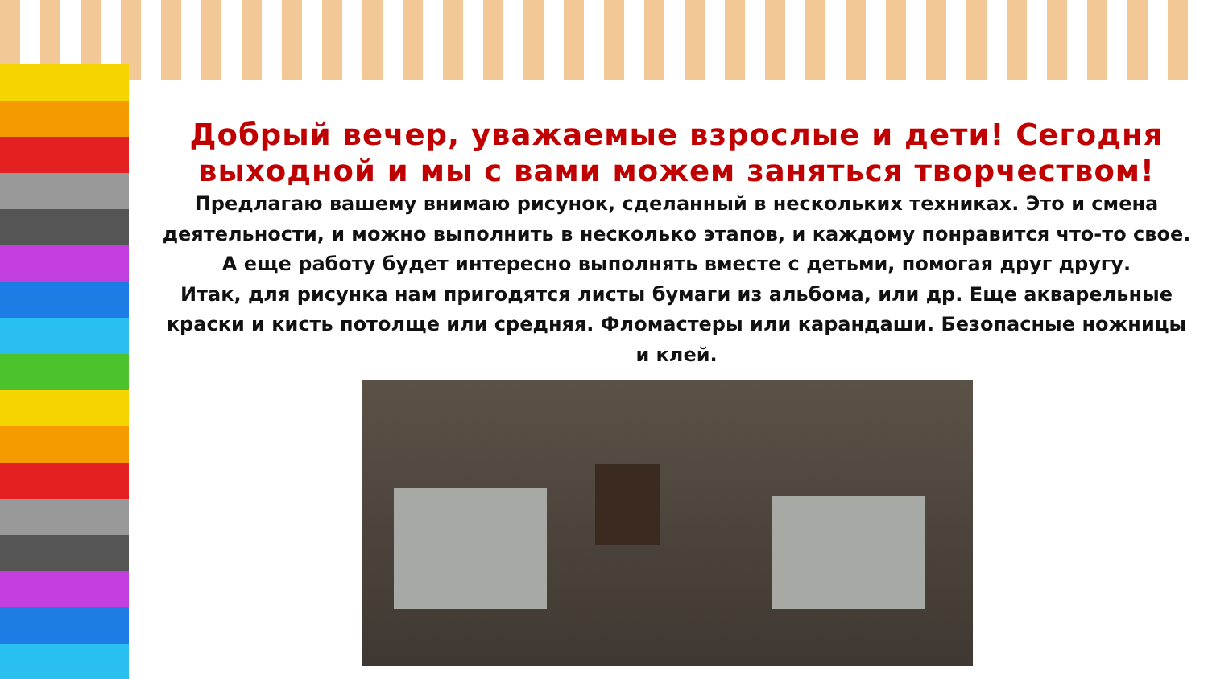Добрый вечер, уважаемые взрослые и дети! Сегодня выходной и мы с вами можем заняться творчеством!
Предлагаю вашему внимаю рисунок, сделанный в нескольких техниках. Это и смена деятельности, и можно выполнить в несколько этапов, и каждому понравится что-то свое. А еще работу будет интересно выполнять вместе с детьми, помогая друг другу.
Итак, для рисунка нам пригодятся листы бумаги из альбома, или др. Еще акварельные краски и кисть потолще или средняя. Фломастеры или карандаши. Безопасные ножницы и клей.